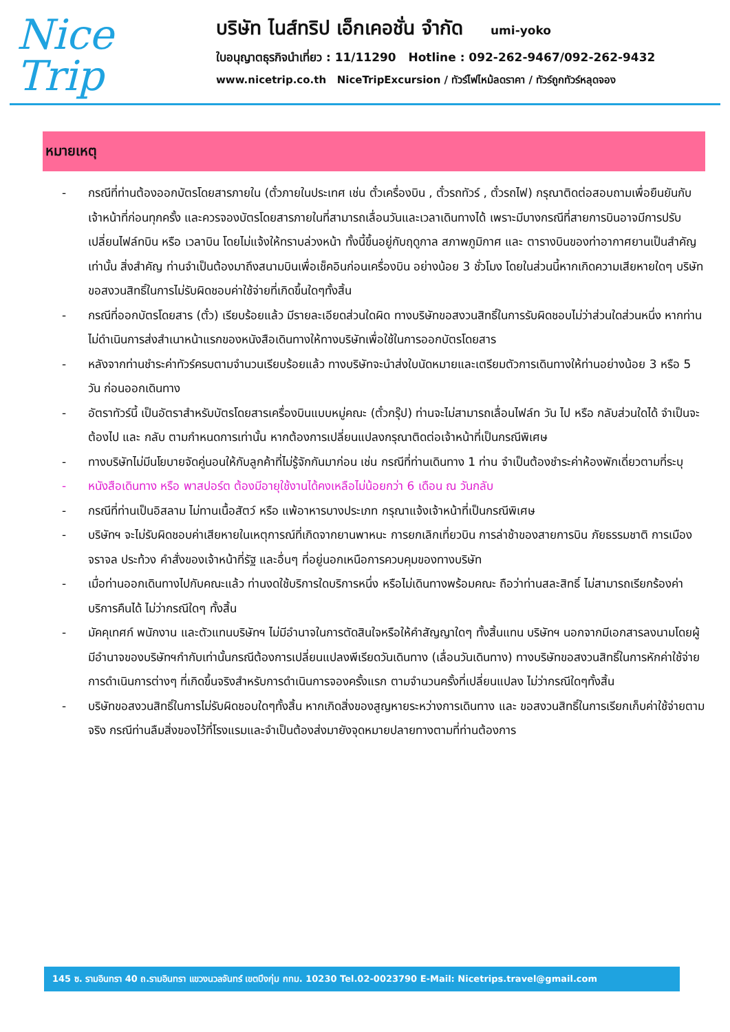Nice
Trip
บริษัท ไนส์ทริป เอ็กเคอชั่น จำกัด umi-yoko
ใบอนุญาตธุรกิจนำเที่ยว : 11/11290 Hotline : 092-262-9467/092-262-9432
www.nicetrip.co.th NiceTripExcursion / ทัวร์ไฟไหม้ลดราคา / ทัวร์ถูกทัวร์หลุดจอง
หมายเหตุ
- กรณีที่ท่านต้องออกบัตรโดยสารภายใน (ตั๋วภายในประเทศ เช่น ตั๋วเครื่องบิน , ตั๋วรถทัวร์ , ตั๋วรถไฟ) กรุณาติดต่อสอบถามเพื่อยืนยันกับเจ้าหน้าที่ก่อนทุกครั้ง และควรจองบัตรโดยสารภายในที่สามารถเลื่อนวันและเวลาเดินทางได้ เพราะมีบางกรณีที่สายการบินอาจมีการปรับเปลี่ยนไฟล์ทบิน หรือ เวลาบิน โดยไม่แจ้งให้ทราบล่วงหน้า ทั้งนี้ขึ้นอยู่กับฤดูกาล สภาพภูมิกาศ และ ตารางบินของท่าอากาศยานเป็นสำคัญเท่านั้น สิ่งสำคัญ ท่านจำเป็นต้องมาถึงสนามบินเพื่อเช็คอินก่อนเครื่องบิน อย่างน้อย 3 ชั่วโมง โดยในส่วนนี้หากเกิดความเสียหายใดๆ บริษัทขอสงวนสิทธิ์ในการไม่รับผิดชอบค่าใช้จ่ายที่เกิดขึ้นใดๆทั้งสิ้น
- กรณีที่ออกบัตรโดยสาร (ตั๋ว) เรียบร้อยแล้ว มีรายละเอียดส่วนใดผิด ทางบริษัทขอสงวนสิทธิ์ในการรับผิดชอบไม่ว่าส่วนใดส่วนหนึ่ง หากท่านไม่ดำเนินการส่งสำเนาหน้าแรกของหนังสือเดินทางให้ทางบริษัทเพื่อใช้ในการออกบัตรโดยสาร
- หลังจากท่านชำระค่าทัวร์ครบตามจำนวนเรียบร้อยแล้ว ทางบริษัทจะนำส่งใบนัดหมายและเตรียมตัวการเดินทางให้ท่านอย่างน้อย 3 หรือ 5 วัน ก่อนออกเดินทาง
- อัตราทัวร์นี้ เป็นอัตราสำหรับบัตรโดยสารเครื่องบินแบบหมู่คณะ (ตั๋วกรุ๊ป) ท่านจะไม่สามารถเลื่อนไฟล์ท วัน ไป หรือ กลับส่วนใดได้ จำเป็นจะต้องไป และ กลับ ตามกำหนดการเท่านั้น หากต้องการเปลี่ยนแปลงกรุณาติดต่อเจ้าหน้าที่เป็นกรณีพิเศษ
- ทางบริษัทไม่มีนโยบายจัดคู่นอนให้กับลูกค้าที่ไม่รู้จักกันมาก่อน เช่น กรณีที่ท่านเดินทาง 1 ท่าน จำเป็นต้องชำระค่าห้องพักเดี่ยวตามที่ระบุ
- หนังสือเดินทาง หรือ พาสปอร์ต ต้องมีอายุใช้งานได้คงเหลือไม่น้อยกว่า 6 เดือน ณ วันกลับ
- กรณีที่ท่านเป็นอิสลาม ไม่ทานเนื้อสัตว์ หรือ แพ้อาหารบางประเภท กรุณาแจ้งเจ้าหน้าที่เป็นกรณีพิเศษ
- บริษัทฯ จะไม่รับผิดชอบค่าเสียหายในเหตุการณ์ที่เกิดจากยานพาหนะ การยกเลิกเที่ยวบิน การล่าช้าของสายการบิน ภัยธรรมชาติ การเมือง จราจล ประท้วง คำสั่งของเจ้าหน้าที่รัฐ และอื่นๆ ที่อยู่นอกเหนือการควบคุมของทางบริษัท
- เมื่อท่านออกเดินทางไปกับคณะแล้ว ท่านงดใช้บริการใดบริการหนึ่ง หรือไม่เดินทางพร้อมคณะ ถือว่าท่านสละสิทธิ์ ไม่สามารถเรียกร้องค่าบริการคืนได้ ไม่ว่ากรณีใดๆ ทั้งสิ้น
- มัคคุเทศก์ พนักงาน และตัวแทนบริษัทฯ ไม่มีอำนาจในการตัดสินใจหรือให้คำสัญญาใดๆ ทั้งสิ้นแทน บริษัทฯ นอกจากมีเอกสารลงนามโดยผู้มีอำนาจของบริษัทฯกำกับเท่านั้นกรณีต้องการเปลี่ยนแปลงพีเรียดวันเดินทาง (เลื่อนวันเดินทาง) ทางบริษัทขอสงวนสิทธิ์ในการหักค่าใช้จ่ายการดำเนินการต่างๆ ที่เกิดขึ้นจริงสำหรับการดำเนินการจองครั้งแรก ตามจำนวนครั้งที่เปลี่ยนแปลง ไม่ว่ากรณีใดๆทั้งสิ้น
- บริษัทขอสงวนสิทธิ์ในการไม่รับผิดชอบใดๆทั้งสิ้น หากเกิดสิ่งของสูญหายระหว่างการเดินทาง และ ขอสงวนสิทธิ์ในการเรียกเก็บค่าใช้จ่ายตามจริง กรณีท่านลืมสิ่งของไว้ที่โรงแรมและจำเป็นต้องส่งมายังจุดหมายปลายทางตามที่ท่านต้องการ
145 ซ. รามอินทรา 40 ถ.รามอินทรา แขวงนวลจันทร์ เขตบึงกุ่ม กทม. 10230 Tel.02-0023790 E-Mail: Nicetrips.travel@gmail.com